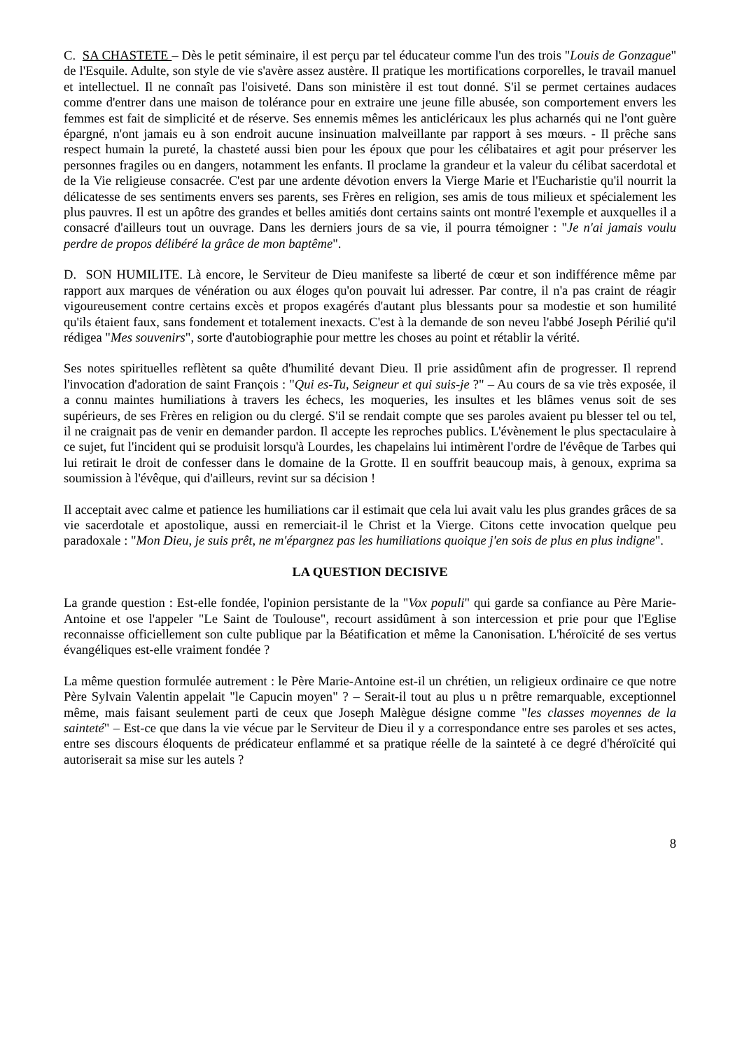C. SA CHASTETE – Dès le petit séminaire, il est perçu par tel éducateur comme l'un des trois "Louis de Gonzague" de l'Esquile. Adulte, son style de vie s'avère assez austère. Il pratique les mortifications corporelles, le travail manuel et intellectuel. Il ne connaît pas l'oisiveté. Dans son ministère il est tout donné. S'il se permet certaines audaces comme d'entrer dans une maison de tolérance pour en extraire une jeune fille abusée, son comportement envers les femmes est fait de simplicité et de réserve. Ses ennemis mêmes les anticléricaux les plus acharnés qui ne l'ont guère épargné, n'ont jamais eu à son endroit aucune insinuation malveillante par rapport à ses mœurs. - Il prêche sans respect humain la pureté, la chasteté aussi bien pour les époux que pour les célibataires et agit pour préserver les personnes fragiles ou en dangers, notamment les enfants. Il proclame la grandeur et la valeur du célibat sacerdotal et de la Vie religieuse consacrée. C'est par une ardente dévotion envers la Vierge Marie et l'Eucharistie qu'il nourrit la délicatesse de ses sentiments envers ses parents, ses Frères en religion, ses amis de tous milieux et spécialement les plus pauvres. Il est un apôtre des grandes et belles amitiés dont certains saints ont montré l'exemple et auxquelles il a consacré d'ailleurs tout un ouvrage. Dans les derniers jours de sa vie, il pourra témoigner : "Je n'ai jamais voulu perdre de propos délibéré la grâce de mon baptême".
D. SON HUMILITE. Là encore, le Serviteur de Dieu manifeste sa liberté de cœur et son indifférence même par rapport aux marques de vénération ou aux éloges qu'on pouvait lui adresser. Par contre, il n'a pas craint de réagir vigoureusement contre certains excès et propos exagérés d'autant plus blessants pour sa modestie et son humilité qu'ils étaient faux, sans fondement et totalement inexacts. C'est à la demande de son neveu l'abbé Joseph Périlié qu'il rédigea "Mes souvenirs", sorte d'autobiographie pour mettre les choses au point et rétablir la vérité.
Ses notes spirituelles reflètent sa quête d'humilité devant Dieu. Il prie assidûment afin de progresser. Il reprend l'invocation d'adoration de saint François : "Qui es-Tu, Seigneur et qui suis-je ?" – Au cours de sa vie très exposée, il a connu maintes humiliations à travers les échecs, les moqueries, les insultes et les blâmes venus soit de ses supérieurs, de ses Frères en religion ou du clergé. S'il se rendait compte que ses paroles avaient pu blesser tel ou tel, il ne craignait pas de venir en demander pardon. Il accepte les reproches publics. L'évènement le plus spectaculaire à ce sujet, fut l'incident qui se produisit lorsqu'à Lourdes, les chapelains lui intimèrent l'ordre de l'évêque de Tarbes qui lui retirait le droit de confesser dans le domaine de la Grotte. Il en souffrit beaucoup mais, à genoux, exprima sa soumission à l'évêque, qui d'ailleurs, revint sur sa décision !
Il acceptait avec calme et patience les humiliations car il estimait que cela lui avait valu les plus grandes grâces de sa vie sacerdotale et apostolique, aussi en remerciait-il le Christ et la Vierge. Citons cette invocation quelque peu paradoxale : "Mon Dieu, je suis prêt, ne m'épargnez pas les humiliations quoique j'en sois de plus en plus indigne".
LA QUESTION DECISIVE
La grande question : Est-elle fondée, l'opinion persistante de la "Vox populi" qui garde sa confiance au Père Marie-Antoine et ose l'appeler "Le Saint de Toulouse", recourt assidûment à son intercession et prie pour que l'Eglise reconnaisse officiellement son culte publique par la Béatification et même la Canonisation. L'héroïcité de ses vertus évangéliques est-elle vraiment fondée ?
La même question formulée autrement : le Père Marie-Antoine est-il un chrétien, un religieux ordinaire ce que notre Père Sylvain Valentin appelait "le Capucin moyen" ? – Serait-il tout au plus u n prêtre remarquable, exceptionnel même, mais faisant seulement parti de ceux que Joseph Malègue désigne comme "les classes moyennes de la sainteté" – Est-ce que dans la vie vécue par le Serviteur de Dieu il y a correspondance entre ses paroles et ses actes, entre ses discours éloquents de prédicateur enflammé et sa pratique réelle de la sainteté à ce degré d'héroïcité qui autoriserait sa mise sur les autels ?
8